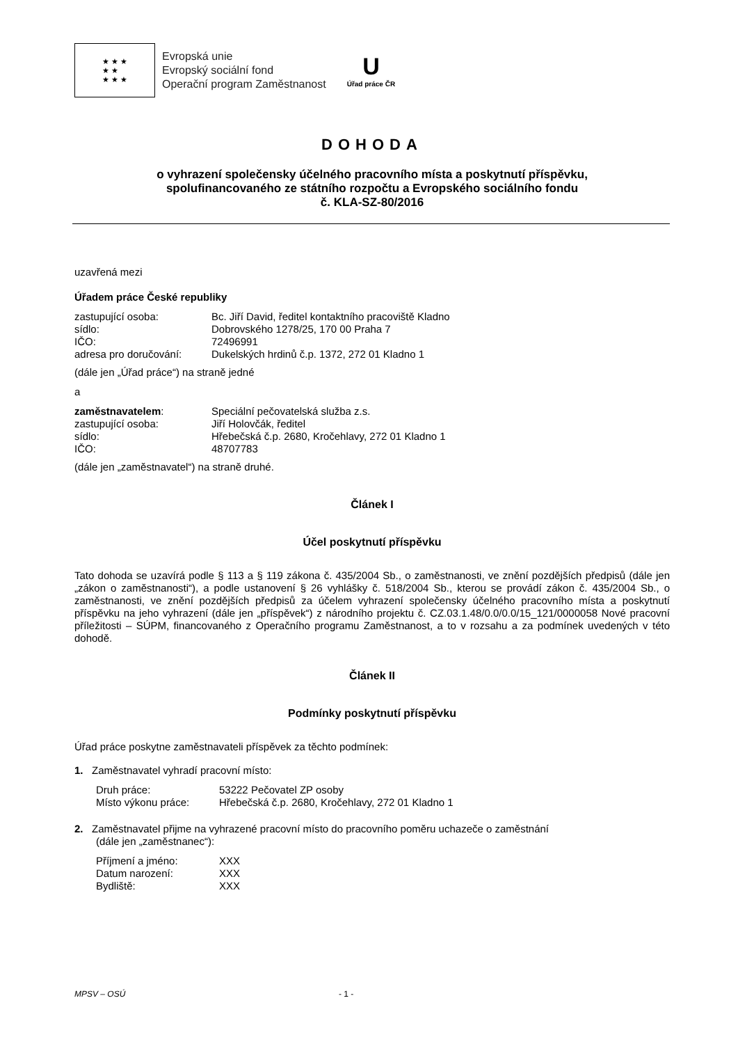★ ★ ★
★ ★
★ ★ ★
Evropská unie
Evropský sociální fond
Operační program Zaměstnanost
U
Úřad práce ČR
DOHODA
o vyhrazení společensky účelného pracovního místa a poskytnutí příspěvku,
spolufinancovaného ze státního rozpočtu a Evropského sociálního fondu
č. KLA-SZ-80/2016
uzavřená mezi
Úřadem práce České republiky
zastupující osoba: Bc. Jiří David, ředitel kontaktního pracoviště Kladno sídlo: Dobrovského 1278/25, 170 00 Praha 7 IČO: 72496991 adresa pro doručování: Dukelských hrdinů č.p. 1372, 272 01 Kladno 1
(dále jen „Úřad práce“) na straně jedné
a
zaměstnavatelem: Speciální pečovatelská služba z.s. zastupující osoba: Jiří Holovčák, ředitel sídlo: Hřebečská č.p. 2680, Kročehlavy, 272 01 Kladno 1 IČO: 48707783
(dále jen „zaměstnavatel“) na straně druhé.
Článek I
Účel poskytnutí příspěvku
Tato dohoda se uzavírá podle § 113 a § 119 zákona č. 435/2004 Sb., o zaměstnanosti, ve znění pozdějších předpisů (dále jen „zákon o zaměstnanosti“), a podle ustanovení § 26 vyhlášky č. 518/2004 Sb., kterou se provádí zákon č. 435/2004 Sb., o zaměstnanosti, ve znění pozdějších předpisů za účelem vyhrazení společensky účelného pracovního místa a poskytnutí příspěvku na jeho vyhrazení (dále jen „příspěvek“) z národního projektu č. CZ.03.1.48/0.0/0.0/15_121/0000058 Nové pracovní příležitosti – SÚPM, financovaného z Operačního programu Zaměstnanost, a to v rozsahu a za podmínek uvedených v této dohodě.
Článek II
Podmínky poskytnutí příspěvku
Úřad práce poskytne zaměstnavateli příspěvek za těchto podmínek:
1. Zaměstnavatel vyhradí pracovní místo:
Druh práce: 53222 Pečovatel ZP osoby Místo výkonu práce: Hřebečská č.p. 2680, Kročehlavy, 272 01 Kladno 1
2. Zaměstnavatel přijme na vyhrazené pracovní místo do pracovního poměru uchazeče o zaměstnání
(dále jen „zaměstnanec“):
Příjmení a jméno: XXX Datum narození: XXX Bydliště: XXX
MPSV – OSÚ - 1 -